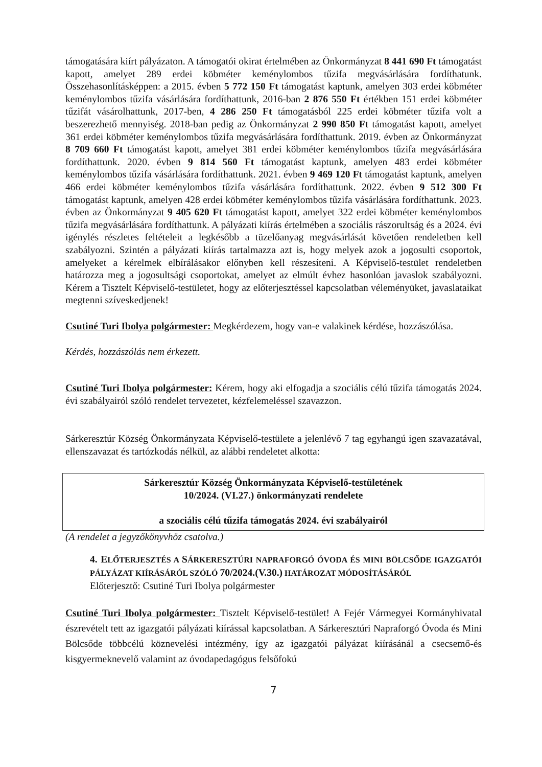támogatására kiírt pályázaton. A támogatói okirat értelmében az Önkormányzat 8 441 690 Ft támogatást kapott, amelyet 289 erdei köbméter keménylombos tűzifa megvásárlására fordíthatunk. Összehasonlításképpen: a 2015. évben 5 772 150 Ft támogatást kaptunk, amelyen 303 erdei köbméter keménylombos tűzifa vásárlására fordíthattunk, 2016-ban 2 876 550 Ft értékben 151 erdei köbméter tűzifát vásárolhattunk, 2017-ben, 4 286 250 Ft támogatásból 225 erdei köbméter tűzifa volt a beszerezhető mennyiség. 2018-ban pedig az Önkormányzat 2 990 850 Ft támogatást kapott, amelyet 361 erdei köbméter keménylombos tűzifa megvásárlására fordíthattunk. 2019. évben az Önkormányzat 8 709 660 Ft támogatást kapott, amelyet 381 erdei köbméter keménylombos tűzifa megvásárlására fordíthattunk. 2020. évben 9 814 560 Ft támogatást kaptunk, amelyen 483 erdei köbméter keménylombos tűzifa vásárlására fordíthattunk. 2021. évben 9 469 120 Ft támogatást kaptunk, amelyen 466 erdei köbméter keménylombos tűzifa vásárlására fordíthattunk. 2022. évben 9 512 300 Ft támogatást kaptunk, amelyen 428 erdei köbméter keménylombos tűzifa vásárlására fordíthattunk. 2023. évben az Önkormányzat 9 405 620 Ft támogatást kapott, amelyet 322 erdei köbméter keménylombos tűzifa megvásárlására fordíthattunk. A pályázati kiírás értelmében a szociális rászorultság és a 2024. évi igénylés részletes feltételeit a legkésőbb a tüzelőanyag megvásárlását követően rendeletben kell szabályozni. Szintén a pályázati kiírás tartalmazza azt is, hogy melyek azok a jogosulti csoportok, amelyeket a kérelmek elbírálásakor előnyben kell részesíteni. A Képviselő-testület rendeletben határozza meg a jogosultsági csoportokat, amelyet az elmúlt évhez hasonlóan javaslok szabályozni. Kérem a Tisztelt Képviselő-testületet, hogy az előterjesztéssel kapcsolatban véleményüket, javaslataikat megtenni szíveskedjenek!
Csutiné Turi Ibolya polgármester: Megkérdezem, hogy van-e valakinek kérdése, hozzászólása.
Kérdés, hozzászólás nem érkezett.
Csutiné Turi Ibolya polgármester: Kérem, hogy aki elfogadja a szociális célú tűzifa támogatás 2024. évi szabályairól szóló rendelet tervezetet, kézfelemeléssel szavazzon.
Sárkeresztúr Község Önkormányzata Képviselő-testülete a jelenlévő 7 tag egyhangú igen szavazatával, ellenszavazat és tartózkodás nélkül, az alábbi rendeletet alkotta:
Sárkeresztúr Község Önkormányzata Képviselő-testületének
10/2024. (VI.27.) önkormányzati rendelete
a szociális célú tűzifa támogatás 2024. évi szabályairól
(A rendelet a jegyzőkönyvhöz csatolva.)
4. ELŐTERJESZTÉS A SÁRKERESZTÚRI NAPRAFORGÓ ÓVODA ÉS MINI BÖLCSŐDE IGAZGATÓI PÁLYÁZAT KIÍRÁSÁRÓL SZÓLÓ 70/2024.(V.30.) HATÁROZAT MÓDOSÍTÁSÁRÓL
Előterjesztő: Csutiné Turi Ibolya polgármester
Csutiné Turi Ibolya polgármester: Tisztelt Képviselő-testület! A Fejér Vármegyei Kormányhivatal észrevételt tett az igazgatói pályázati kiírással kapcsolatban. A Sárkeresztúri Napraforgó Óvoda és Mini Bölcsőde többcélú köznevelési intézmény, így az igazgatói pályázat kiírásánál a csecsemő-és kisgyermeknevelő valamint az óvodapedagógus felsőfokú
7